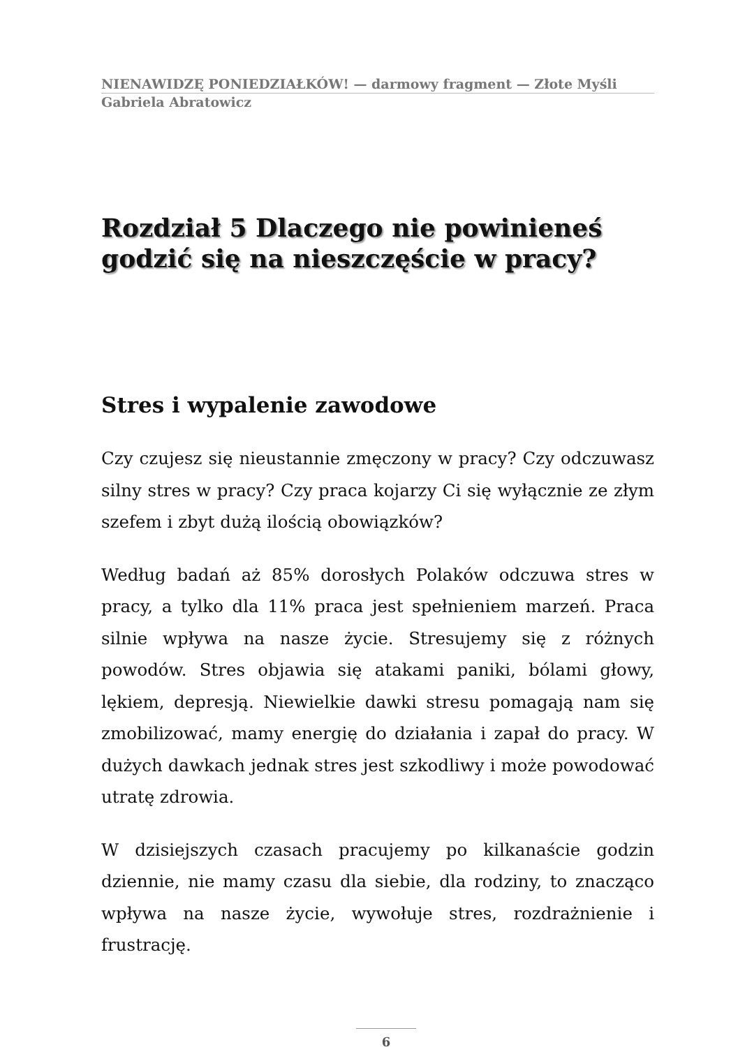NIENAWIDZĘ PONIEDZIAŁKÓW! — darmowy fragment — Złote Myśli
Gabriela Abratowicz
Rozdział 5 Dlaczego nie powinieneś godzić się na nieszczęście w pracy?
Stres i wypalenie zawodowe
Czy czujesz się nieustannie zmęczony w pracy? Czy odczuwasz silny stres w pracy? Czy praca kojarzy Ci się wyłącznie ze złym szefem i zbyt dużą ilością obowiązków?
Według badań aż 85% dorosłych Polaków odczuwa stres w pracy, a tylko dla 11% praca jest spełnieniem marzeń. Praca silnie wpływa na nasze życie. Stresujemy się z różnych powodów. Stres objawia się atakami paniki, bólami głowy, lękiem, depresją. Niewielkie dawki stresu pomagają nam się zmobilizować, mamy energię do działania i zapał do pracy. W dużych dawkach jednak stres jest szkodliwy i może powodować utratę zdrowia.
W dzisiejszych czasach pracujemy po kilkanaście godzin dziennie, nie mamy czasu dla siebie, dla rodziny, to znacząco wpływa na nasze życie, wywołuje stres, rozdrażnienie i frustrację.
6